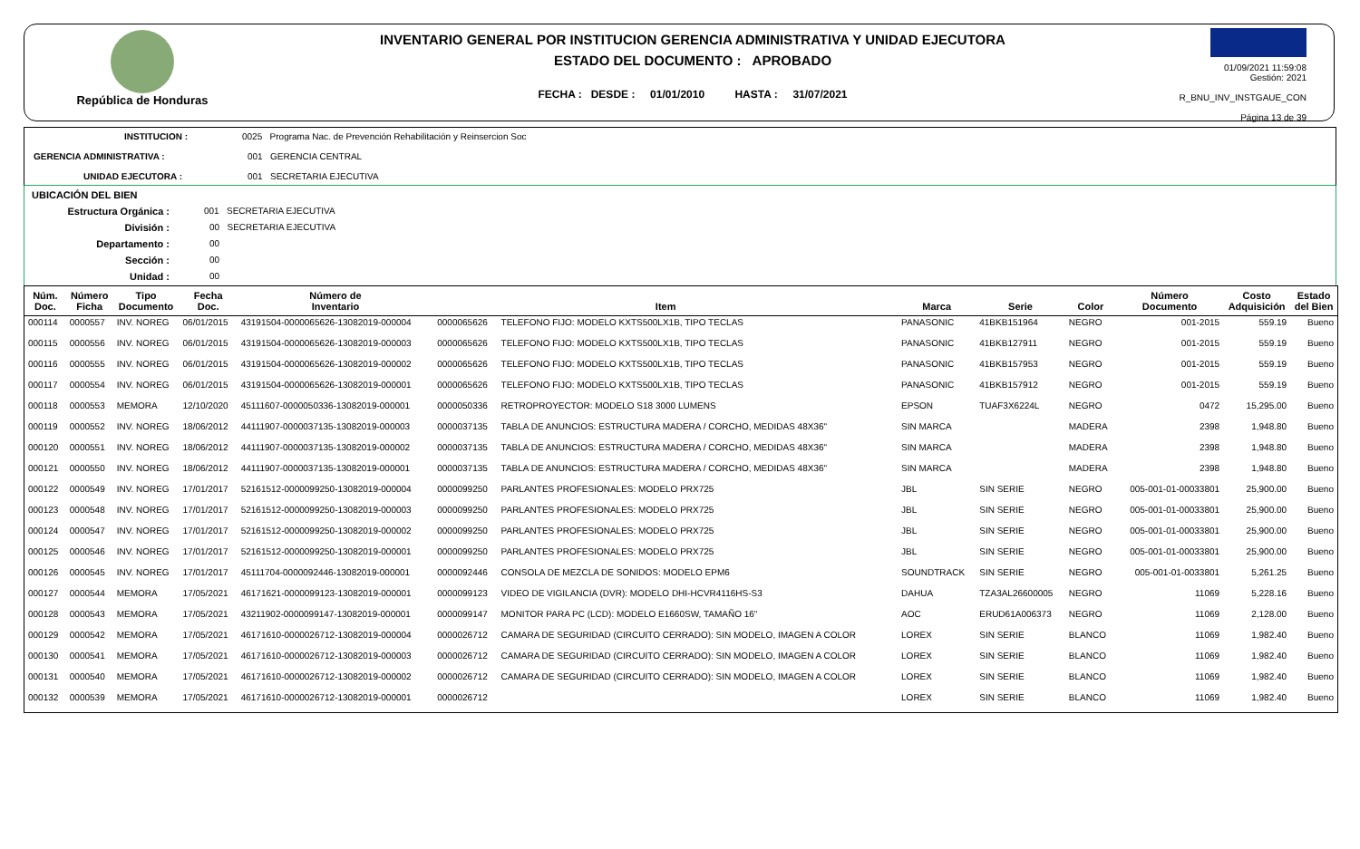República de Honduras
INVENTARIO GENERAL POR INSTITUCION GERENCIA ADMINISTRATIVA Y UNIDAD EJECUTORA
ESTADO DEL DOCUMENTO : APROBADO
FECHA : DESDE : 01/01/2010 HASTA : 31/07/2021
01/09/2021 11:59:08
Gestión: 2021
R_BNU_INV_INSTGAUE_CON
Página 13 de 39
INSTITUCION : 0025 Programa Nac. de Prevención Rehabilitación y Reinsercion Soc
GERENCIA ADMINISTRATIVA : 001 GERENCIA CENTRAL
UNIDAD EJECUTORA : 001 SECRETARIA EJECUTIVA
UBICACIÓN DEL BIEN
Estructura Orgánica : 001 SECRETARIA EJECUTIVA
División : 00 SECRETARIA EJECUTIVA
Departamento : 00
Sección : 00
Unidad : 00
| Núm. Doc. | Número Ficha | Tipo Documento | Fecha Doc. | Número de Inventario | Item | | Marca | Serie | Color | Número Documento | Costo Adquisición | Estado del Bien |
| --- | --- | --- | --- | --- | --- | --- | --- | --- | --- | --- | --- | --- |
| 000114 | 0000557 | INV. NOREG | 06/01/2015 | 43191504-0000065626-13082019-000004 | 0000065626 | TELEFONO FIJO: MODELO KXTS500LX1B, TIPO TECLAS | PANASONIC | 41BKB151964 | NEGRO | 001-2015 | 559.19 | Bueno |
| 000115 | 0000556 | INV. NOREG | 06/01/2015 | 43191504-0000065626-13082019-000003 | 0000065626 | TELEFONO FIJO: MODELO KXTS500LX1B, TIPO TECLAS | PANASONIC | 41BKB127911 | NEGRO | 001-2015 | 559.19 | Bueno |
| 000116 | 0000555 | INV. NOREG | 06/01/2015 | 43191504-0000065626-13082019-000002 | 0000065626 | TELEFONO FIJO: MODELO KXTS500LX1B, TIPO TECLAS | PANASONIC | 41BKB157953 | NEGRO | 001-2015 | 559.19 | Bueno |
| 000117 | 0000554 | INV. NOREG | 06/01/2015 | 43191504-0000065626-13082019-000001 | 0000065626 | TELEFONO FIJO: MODELO KXTS500LX1B, TIPO TECLAS | PANASONIC | 41BKB157912 | NEGRO | 001-2015 | 559.19 | Bueno |
| 000118 | 0000553 | MEMORA | 12/10/2020 | 45111607-0000050336-13082019-000001 | 0000050336 | RETROPROYECTOR: MODELO S18 3000 LUMENS | EPSON | TUAF3X6224L | NEGRO | 0472 | 15,295.00 | Bueno |
| 000119 | 0000552 | INV. NOREG | 18/06/2012 | 44111907-0000037135-13082019-000003 | 0000037135 | TABLA DE ANUNCIOS: ESTRUCTURA MADERA / CORCHO, MEDIDAS 48X36" | SIN MARCA | | MADERA | 2398 | 1,948.80 | Bueno |
| 000120 | 0000551 | INV. NOREG | 18/06/2012 | 44111907-0000037135-13082019-000002 | 0000037135 | TABLA DE ANUNCIOS: ESTRUCTURA MADERA / CORCHO, MEDIDAS 48X36" | SIN MARCA | | MADERA | 2398 | 1,948.80 | Bueno |
| 000121 | 0000550 | INV. NOREG | 18/06/2012 | 44111907-0000037135-13082019-000001 | 0000037135 | TABLA DE ANUNCIOS: ESTRUCTURA MADERA / CORCHO, MEDIDAS 48X36" | SIN MARCA | | MADERA | 2398 | 1,948.80 | Bueno |
| 000122 | 0000549 | INV. NOREG | 17/01/2017 | 52161512-0000099250-13082019-000004 | 0000099250 | PARLANTES PROFESIONALES: MODELO PRX725 | JBL | SIN SERIE | NEGRO | 005-001-01-00033801 | 25,900.00 | Bueno |
| 000123 | 0000548 | INV. NOREG | 17/01/2017 | 52161512-0000099250-13082019-000003 | 0000099250 | PARLANTES PROFESIONALES: MODELO PRX725 | JBL | SIN SERIE | NEGRO | 005-001-01-00033801 | 25,900.00 | Bueno |
| 000124 | 0000547 | INV. NOREG | 17/01/2017 | 52161512-0000099250-13082019-000002 | 0000099250 | PARLANTES PROFESIONALES: MODELO PRX725 | JBL | SIN SERIE | NEGRO | 005-001-01-00033801 | 25,900.00 | Bueno |
| 000125 | 0000546 | INV. NOREG | 17/01/2017 | 52161512-0000099250-13082019-000001 | 0000099250 | PARLANTES PROFESIONALES: MODELO PRX725 | JBL | SIN SERIE | NEGRO | 005-001-01-00033801 | 25,900.00 | Bueno |
| 000126 | 0000545 | INV. NOREG | 17/01/2017 | 45111704-0000092446-13082019-000001 | 0000092446 | CONSOLA DE MEZCLA DE SONIDOS: MODELO EPM6 | SOUNDTRACK | SIN SERIE | NEGRO | 005-001-01-0033801 | 5,261.25 | Bueno |
| 000127 | 0000544 | MEMORA | 17/05/2021 | 46171621-0000099123-13082019-000001 | 0000099123 | VIDEO DE VIGILANCIA (DVR): MODELO DHI-HCVR4116HS-S3 | DAHUA | TZA3AL26600005 | NEGRO | 11069 | 5,228.16 | Bueno |
| 000128 | 0000543 | MEMORA | 17/05/2021 | 43211902-0000099147-13082019-000001 | 0000099147 | MONITOR PARA PC (LCD): MODELO E1660SW, TAMAÑO 16" | AOC | ERUD61A006373 | NEGRO | 11069 | 2,128.00 | Bueno |
| 000129 | 0000542 | MEMORA | 17/05/2021 | 46171610-0000026712-13082019-000004 | 0000026712 | CAMARA DE SEGURIDAD (CIRCUITO CERRADO): SIN MODELO, IMAGEN A COLOR | LOREX | SIN SERIE | BLANCO | 11069 | 1,982.40 | Bueno |
| 000130 | 0000541 | MEMORA | 17/05/2021 | 46171610-0000026712-13082019-000003 | 0000026712 | CAMARA DE SEGURIDAD (CIRCUITO CERRADO): SIN MODELO, IMAGEN A COLOR | LOREX | SIN SERIE | BLANCO | 11069 | 1,982.40 | Bueno |
| 000131 | 0000540 | MEMORA | 17/05/2021 | 46171610-0000026712-13082019-000002 | 0000026712 | CAMARA DE SEGURIDAD (CIRCUITO CERRADO): SIN MODELO, IMAGEN A COLOR | LOREX | SIN SERIE | BLANCO | 11069 | 1,982.40 | Bueno |
| 000132 | 0000539 | MEMORA | 17/05/2021 | 46171610-0000026712-13082019-000001 | 0000026712 | | LOREX | SIN SERIE | BLANCO | 11069 | 1,982.40 | Bueno |